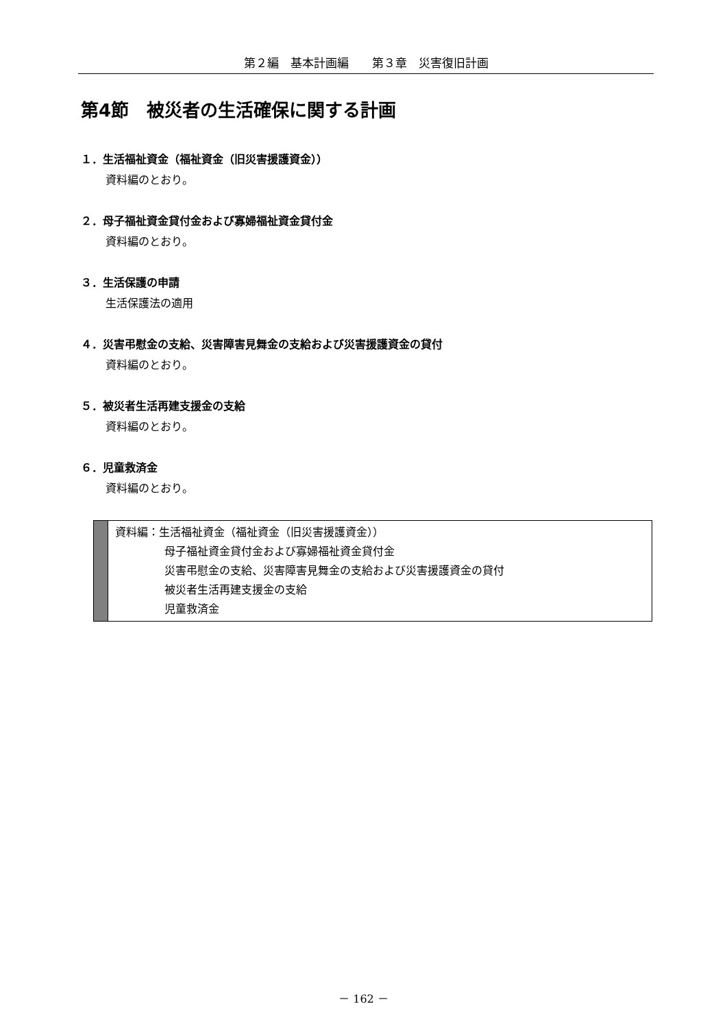第２編　基本計画編　　第３章　災害復旧計画
第4節　被災者の生活確保に関する計画
１．生活福祉資金（福祉資金（旧災害援護資金））
資料編のとおり。
２．母子福祉資金貸付金および寡婦福祉資金貸付金
資料編のとおり。
３．生活保護の申請
生活保護法の適用
４．災害弔慰金の支給、災害障害見舞金の支給および災害援護資金の貸付
資料編のとおり。
５．被災者生活再建支援金の支給
資料編のとおり。
６．児童救済金
資料編のとおり。
資料編：生活福祉資金（福祉資金（旧災害援護資金））
母子福祉資金貸付金および寡婦福祉資金貸付金
災害弔慰金の支給、災害障害見舞金の支給および災害援護資金の貸付
被災者生活再建支援金の支給
児童救済金
－ 162 －